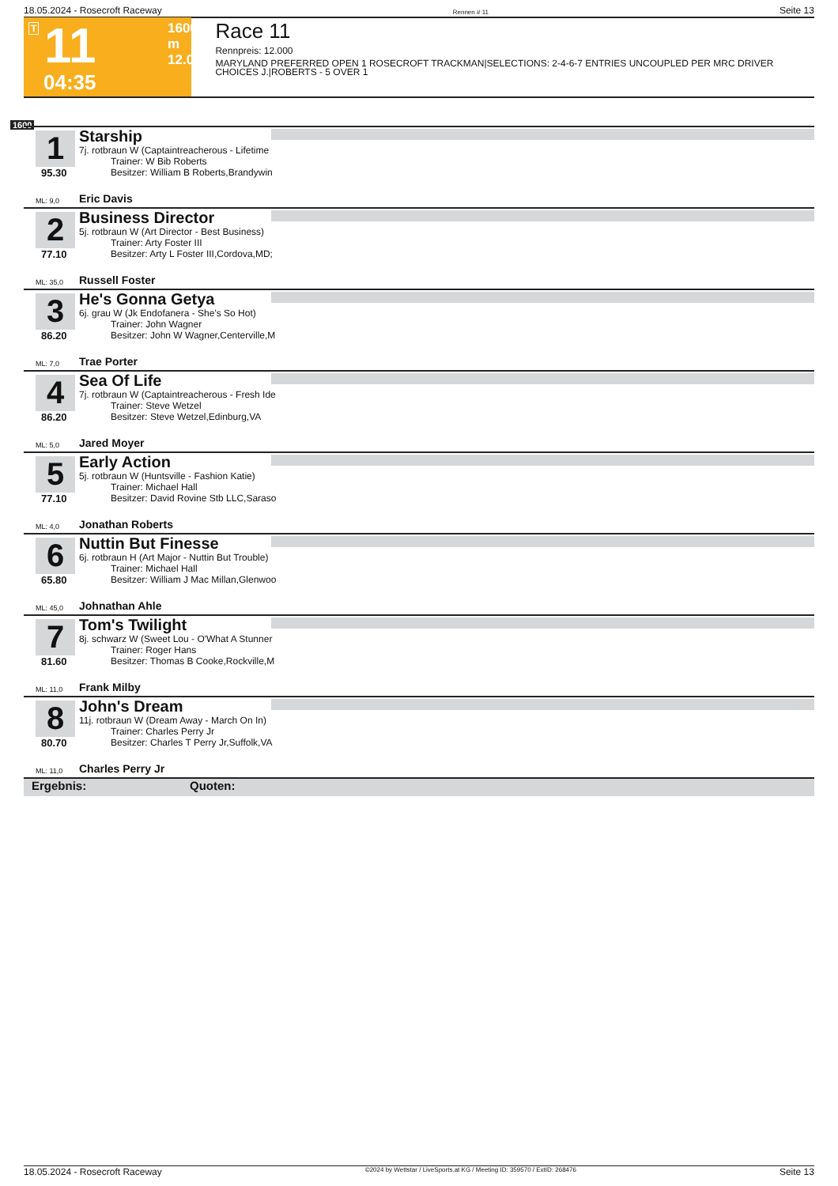18.05.2024 - Rosecroft Raceway Rennen # 11 Seite 13
T 11 1600 m
12.000
04:35
Race 11
Rennpreis: 12.000
MARYLAND PREFERRED OPEN 1 ROSECROFT TRACKMAN|SELECTIONS: 2-4-6-7 ENTRIES UNCOUPLED PER MRC DRIVER CHOICES J.|ROBERTS - 5 OVER 1
1600
1
95.30
Starship
7j. rotbraun W (Captaintreacherous - Lifetime
Trainer: W Bib Roberts
Besitzer: William B Roberts,Brandywin
ML: 9,0 Eric Davis
2
77.10
Business Director
5j. rotbraun W (Art Director - Best Business)
Trainer: Arty Foster III
Besitzer: Arty L Foster III,Cordova,MD;
ML: 35,0 Russell Foster
3
86.20
He's Gonna Getya
6j. grau W (Jk Endofanera - She's So Hot)
Trainer: John Wagner
Besitzer: John W Wagner,Centerville,M
ML: 7,0 Trae Porter
4
86.20
Sea Of Life
7j. rotbraun W (Captaintreacherous - Fresh Ide
Trainer: Steve Wetzel
Besitzer: Steve Wetzel,Edinburg,VA
ML: 5,0 Jared Moyer
5
77.10
Early Action
5j. rotbraun W (Huntsville - Fashion Katie)
Trainer: Michael Hall
Besitzer: David Rovine Stb LLC,Saraso
ML: 4,0 Jonathan Roberts
6
65.80
Nuttin But Finesse
6j. rotbraun H (Art Major - Nuttin But Trouble)
Trainer: Michael Hall
Besitzer: William J Mac Millan,Glenwoo
ML: 45,0 Johnathan Ahle
7
81.60
Tom's Twilight
8j. schwarz W (Sweet Lou - O'What A Stunner
Trainer: Roger Hans
Besitzer: Thomas B Cooke,Rockville,M
ML: 11,0 Frank Milby
8
80.70
John's Dream
11j. rotbraun W (Dream Away - March On In)
Trainer: Charles Perry Jr
Besitzer: Charles T Perry Jr,Suffolk,VA
ML: 11,0 Charles Perry Jr
Ergebnis: Quoten:
18.05.2024 - Rosecroft Raceway ©2024 by Wettstar / LiveSports.at KG / Meeting ID: 359570 / ExtID: 268476 Seite 13